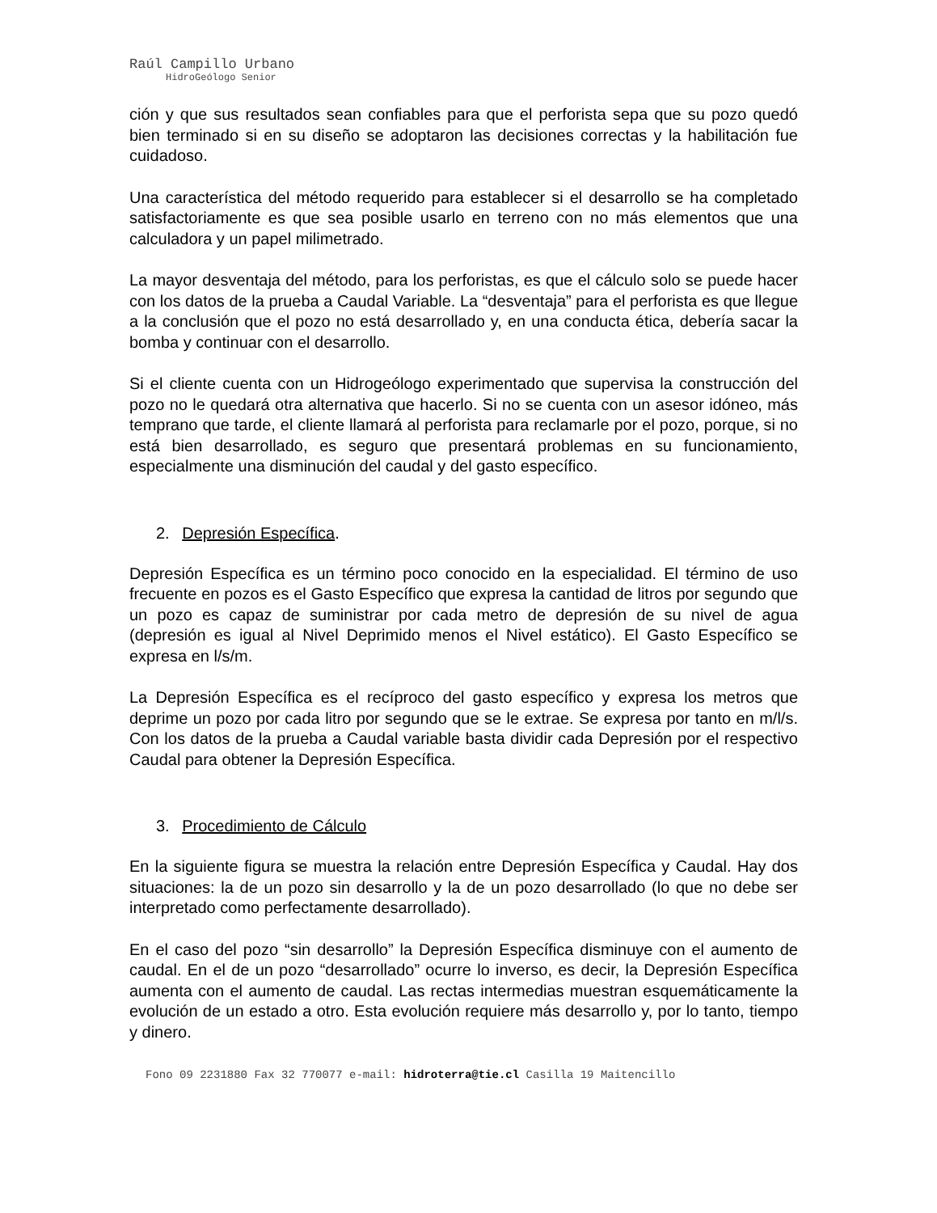Raúl Campillo Urbano
HidroGeólogo Senior
ción y que sus resultados sean confiables para que el perforista sepa que su pozo quedó bien terminado si en su diseño se adoptaron las decisiones correctas y la habilitación fue cuidadoso.
Una característica del método requerido para establecer si el desarrollo se ha completado satisfactoriamente es que sea posible usarlo en terreno con no más elementos que una calculadora y un papel milimetrado.
La mayor desventaja del método, para los perforistas, es que el cálculo solo se puede hacer con los datos de la prueba a Caudal Variable. La “desventaja” para el perforista es que llegue a la conclusión que el pozo no está desarrollado y, en una conducta ética, debería sacar la bomba y continuar con el desarrollo.
Si el cliente cuenta con un Hidrogeólogo experimentado que supervisa la construcción del pozo no le quedará otra alternativa que hacerlo. Si no se cuenta con un asesor idóneo, más temprano que tarde, el cliente llamará al perforista para reclamarle por el pozo, porque, si no está bien desarrollado, es seguro que presentará problemas en su funcionamiento, especialmente una disminución del caudal y del gasto específico.
2. Depresión Específica.
Depresión Específica es un término poco conocido en la especialidad. El término de uso frecuente en pozos es el Gasto Específico que expresa la cantidad de litros por segundo que un pozo es capaz de suministrar por cada metro de depresión de su nivel de agua (depresión es igual al Nivel Deprimido menos el Nivel estático). El Gasto Específico se expresa en l/s/m.
La Depresión Específica es el recíproco del gasto específico y expresa los metros que deprime un pozo por cada litro por segundo que se le extrae. Se expresa por tanto en m/l/s. Con los datos de la prueba a Caudal variable basta dividir cada Depresión por el respectivo Caudal para obtener la Depresión Específica.
3. Procedimiento de Cálculo
En la siguiente figura se muestra la relación entre Depresión Específica y Caudal. Hay dos situaciones: la de un pozo sin desarrollo y la de un pozo desarrollado (lo que no debe ser interpretado como perfectamente desarrollado).
En el caso del pozo “sin desarrollo” la Depresión Específica disminuye con el aumento de caudal. En el de un pozo “desarrollado” ocurre lo inverso, es decir, la Depresión Específica aumenta con el aumento de caudal. Las rectas intermedias muestran esquemáticamente la evolución de un estado a otro. Esta evolución requiere más desarrollo y, por lo tanto, tiempo y dinero.
Fono 09 2231880 Fax 32 770077 e-mail: hidroterra@tie.cl Casilla 19 Maitencillo